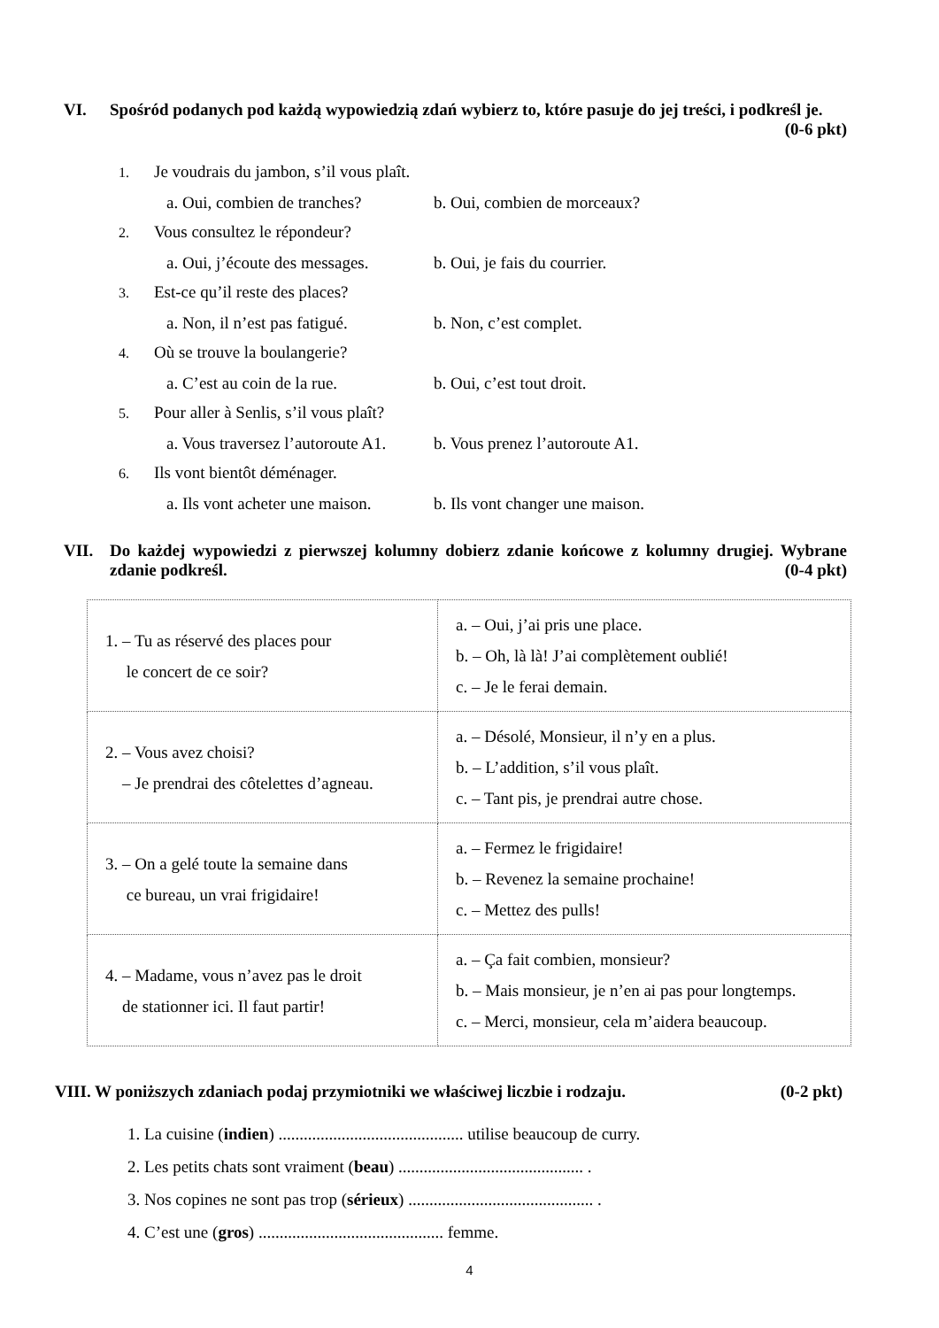VI. Spośród podanych pod każdą wypowiedzią zdań wybierz to, które pasuje do jej treści, i podkreśl je. (0-6 pkt)
1. Je voudrais du jambon, s’il vous plaît.
a. Oui, combien de tranches? b. Oui, combien de morceaux?
2. Vous consultez le répondeur?
a. Oui, j’écoute des messages. b. Oui, je fais du courrier.
3. Est-ce qu’il reste des places?
a. Non, il n’est pas fatigué. b. Non, c’est complet.
4. Où se trouve la boulangerie?
a. C’est au coin de la rue. b. Oui, c’est tout droit.
5. Pour aller à Senlis, s’il vous plaît?
a. Vous traversez l’autoroute A1. b. Vous prenez l’autoroute A1.
6. Ils vont bientôt déménager.
a. Ils vont acheter une maison. b. Ils vont changer une maison.
VII. Do każdej wypowiedzi z pierwszej kolumny dobierz zdanie końcowe z kolumny drugiej. Wybrane zdanie podkreśl. (0-4 pkt)
| 1. – Tu as réservé des places pour le concert de ce soir? | a. – Oui, j’ai pris une place. b. – Oh, là là! J’ai complètement oublié! c. – Je le ferai demain. |
| 2. – Vous avez choisi? – Je prendrai des côtelettes d’agneau. | a. – Désolé, Monsieur, il n’y en a plus. b. – L’addition, s’il vous plaît. c. – Tant pis, je prendrai autre chose. |
| 3. – On a gelé toute la semaine dans ce bureau, un vrai frigidaire! | a. – Fermez le frigidaire! b. – Revenez la semaine prochaine! c. – Mettez des pulls! |
| 4. – Madame, vous n’avez pas le droit de stationner ici. Il faut partir! | a. – Ça fait combien, monsieur? b. – Mais monsieur, je n’en ai pas pour longtemps. c. – Merci, monsieur, cela m’aidera beaucoup. |
VIII. W poniższych zdaniach podaj przymiotniki we właściwej liczbie i rodzaju. (0-2 pkt)
1. La cuisine (indien) ............................................ utilise beaucoup de curry.
2. Les petits chats sont vraiment (beau) ............................................ .
3. Nos copines ne sont pas trop (sérieux) ............................................ .
4. C’est une (gros) ............................................ femme.
4